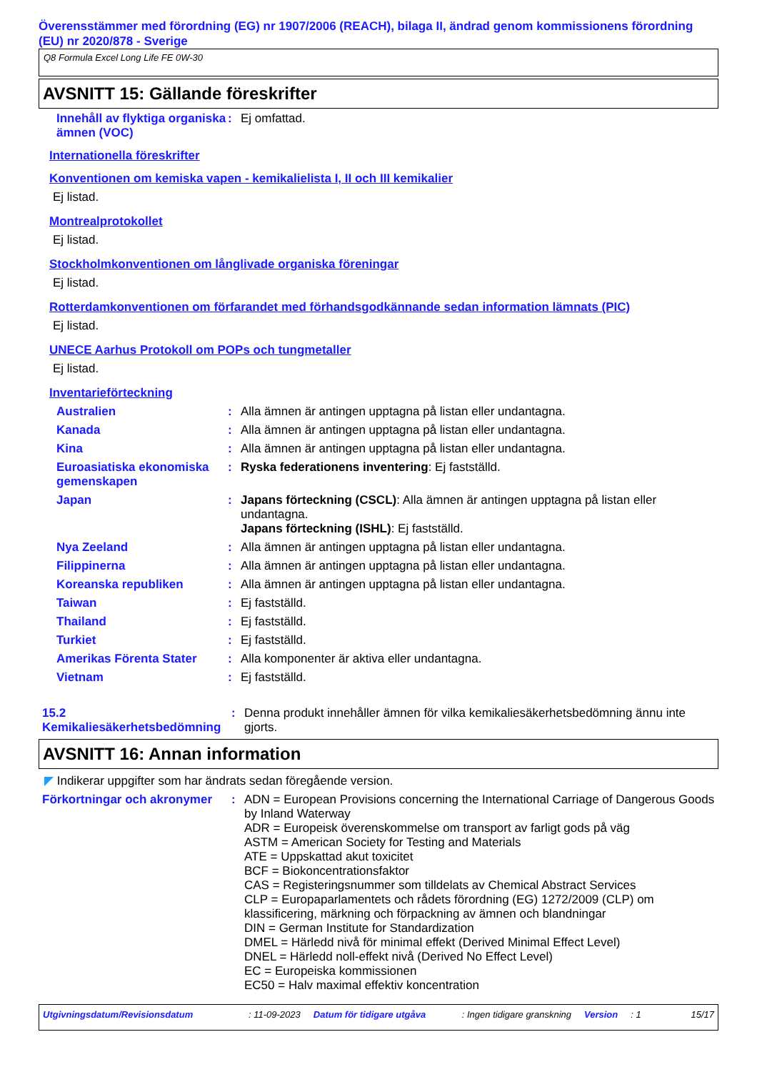Överensstämmer med förordning (EG) nr 1907/2006 (REACH), bilaga II, ändrad genom kommissionens förordning (EU) nr 2020/878 - Sverige
Q8 Formula Excel Long Life FE 0W-30
AVSNITT 15: Gällande föreskrifter
Innehåll av flyktiga organiska ämnen (VOC)
: Ej omfattad.
Internationella föreskrifter
Konventionen om kemiska vapen - kemikalielista I, II och III kemikalier
Ej listad.
Montrealprotokollet
Ej listad.
Stockholmkonventionen om långlivade organiska föreningar
Ej listad.
Rotterdamkonventionen om förfarandet med förhandsgodkännande sedan information lämnats (PIC)
Ej listad.
UNECE Aarhus Protokoll om POPs och tungmetaller
Ej listad.
Inventarieförteckning
Australien : Alla ämnen är antingen upptagna på listan eller undantagna.
Kanada : Alla ämnen är antingen upptagna på listan eller undantagna.
Kina : Alla ämnen är antingen upptagna på listan eller undantagna.
Euroasiatiska ekonomiska gemenskapen
: Ryska federationens inventering: Ej fastställd.
Japan : Japans förteckning (CSCL): Alla ämnen är antingen upptagna på listan eller undantagna.
Japans förteckning (ISHL): Ej fastställd.
Nya Zeeland : Alla ämnen är antingen upptagna på listan eller undantagna.
Filippinerna : Alla ämnen är antingen upptagna på listan eller undantagna.
Koreanska republiken : Alla ämnen är antingen upptagna på listan eller undantagna.
Taiwan : Ej fastställd.
Thailand : Ej fastställd.
Turkiet : Ej fastställd.
Amerikas Förenta Stater : Alla komponenter är aktiva eller undantagna.
Vietnam : Ej fastställd.
15.2 Kemikaliesäkerhetsbedömning
: Denna produkt innehåller ämnen för vilka kemikaliesäkerhetsbedömning ännu inte gjorts.
AVSNITT 16: Annan information
◤ Indikerar uppgifter som har ändrats sedan föregående version.
Förkortningar och akronymer
: ADN = European Provisions concerning the International Carriage of Dangerous Goods by Inland Waterway
ADR = Europeisk överenskommelse om transport av farligt gods på väg
ASTM = American Society for Testing and Materials
ATE = Uppskattad akut toxicitet
BCF = Biokoncentrationsfaktor
CAS = Registeringsnummer som tilldelats av Chemical Abstract Services
CLP = Europaparlamentets och rådets förordning (EG) 1272/2009 (CLP) om klassificering, märkning och förpackning av ämnen och blandningar
DIN = German Institute for Standardization
DMEL = Härledd nivå för minimal effekt (Derived Minimal Effect Level)
DNEL = Härledd noll-effekt nivå (Derived No Effect Level)
EC = Europeiska kommissionen
EC50 = Halv maximal effektiv koncentration
Utgivningsdatum/Revisionsdatum: 11-09-2023 Datum för tidigare utgåva: Ingen tidigare granskning Version: 1 15/17